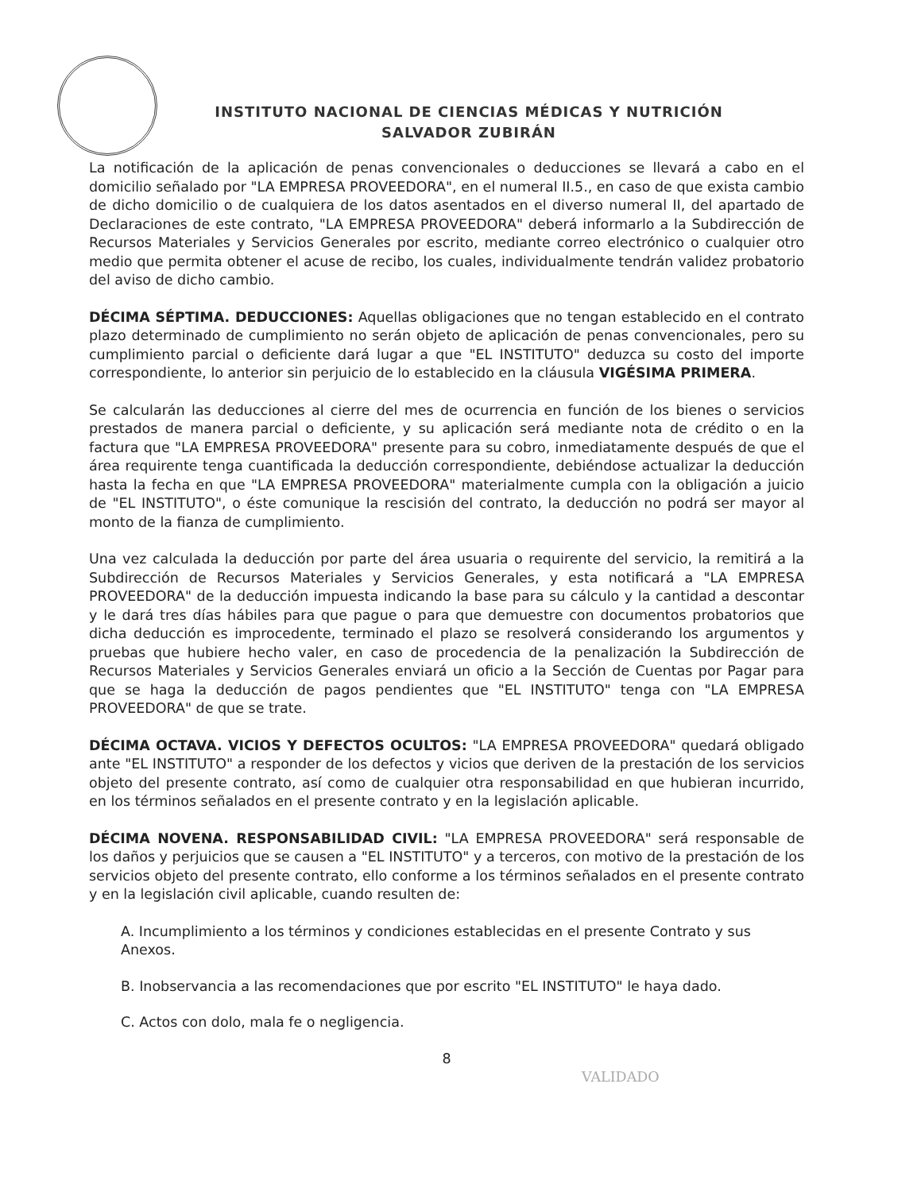INSTITUTO NACIONAL DE CIENCIAS MÉDICAS Y NUTRICIÓN
SALVADOR ZUBIRÁN
La notificación de la aplicación de penas convencionales o deducciones se llevará a cabo en el domicilio señalado por "LA EMPRESA PROVEEDORA", en el numeral II.5., en caso de que exista cambio de dicho domicilio o de cualquiera de los datos asentados en el diverso numeral II, del apartado de Declaraciones de este contrato, "LA EMPRESA PROVEEDORA" deberá informarlo a la Subdirección de Recursos Materiales y Servicios Generales por escrito, mediante correo electrónico o cualquier otro medio que permita obtener el acuse de recibo, los cuales, individualmente tendrán validez probatorio del aviso de dicho cambio.
DÉCIMA SÉPTIMA. DEDUCCIONES: Aquellas obligaciones que no tengan establecido en el contrato plazo determinado de cumplimiento no serán objeto de aplicación de penas convencionales, pero su cumplimiento parcial o deficiente dará lugar a que "EL INSTITUTO" deduzca su costo del importe correspondiente, lo anterior sin perjuicio de lo establecido en la cláusula VIGÉSIMA PRIMERA.
Se calcularán las deducciones al cierre del mes de ocurrencia en función de los bienes o servicios prestados de manera parcial o deficiente, y su aplicación será mediante nota de crédito o en la factura que "LA EMPRESA PROVEEDORA" presente para su cobro, inmediatamente después de que el área requirente tenga cuantificada la deducción correspondiente, debiéndose actualizar la deducción hasta la fecha en que "LA EMPRESA PROVEEDORA" materialmente cumpla con la obligación a juicio de "EL INSTITUTO", o éste comunique la rescisión del contrato, la deducción no podrá ser mayor al monto de la fianza de cumplimiento.
Una vez calculada la deducción por parte del área usuaria o requirente del servicio, la remitirá a la Subdirección de Recursos Materiales y Servicios Generales, y esta notificará a "LA EMPRESA PROVEEDORA" de la deducción impuesta indicando la base para su cálculo y la cantidad a descontar y le dará tres días hábiles para que pague o para que demuestre con documentos probatorios que dicha deducción es improcedente, terminado el plazo se resolverá considerando los argumentos y pruebas que hubiere hecho valer, en caso de procedencia de la penalización la Subdirección de Recursos Materiales y Servicios Generales enviará un oficio a la Sección de Cuentas por Pagar para que se haga la deducción de pagos pendientes que "EL INSTITUTO" tenga con "LA EMPRESA PROVEEDORA" de que se trate.
DÉCIMA OCTAVA. VICIOS Y DEFECTOS OCULTOS: "LA EMPRESA PROVEEDORA" quedará obligado ante "EL INSTITUTO" a responder de los defectos y vicios que deriven de la prestación de los servicios objeto del presente contrato, así como de cualquier otra responsabilidad en que hubieran incurrido, en los términos señalados en el presente contrato y en la legislación aplicable.
DÉCIMA NOVENA. RESPONSABILIDAD CIVIL: "LA EMPRESA PROVEEDORA" será responsable de los daños y perjuicios que se causen a "EL INSTITUTO" y a terceros, con motivo de la prestación de los servicios objeto del presente contrato, ello conforme a los términos señalados en el presente contrato y en la legislación civil aplicable, cuando resulten de:
A. Incumplimiento a los términos y condiciones establecidas en el presente Contrato y sus Anexos.
B. Inobservancia a las recomendaciones que por escrito "EL INSTITUTO" le haya dado.
C. Actos con dolo, mala fe o negligencia.
8
VALIDADO